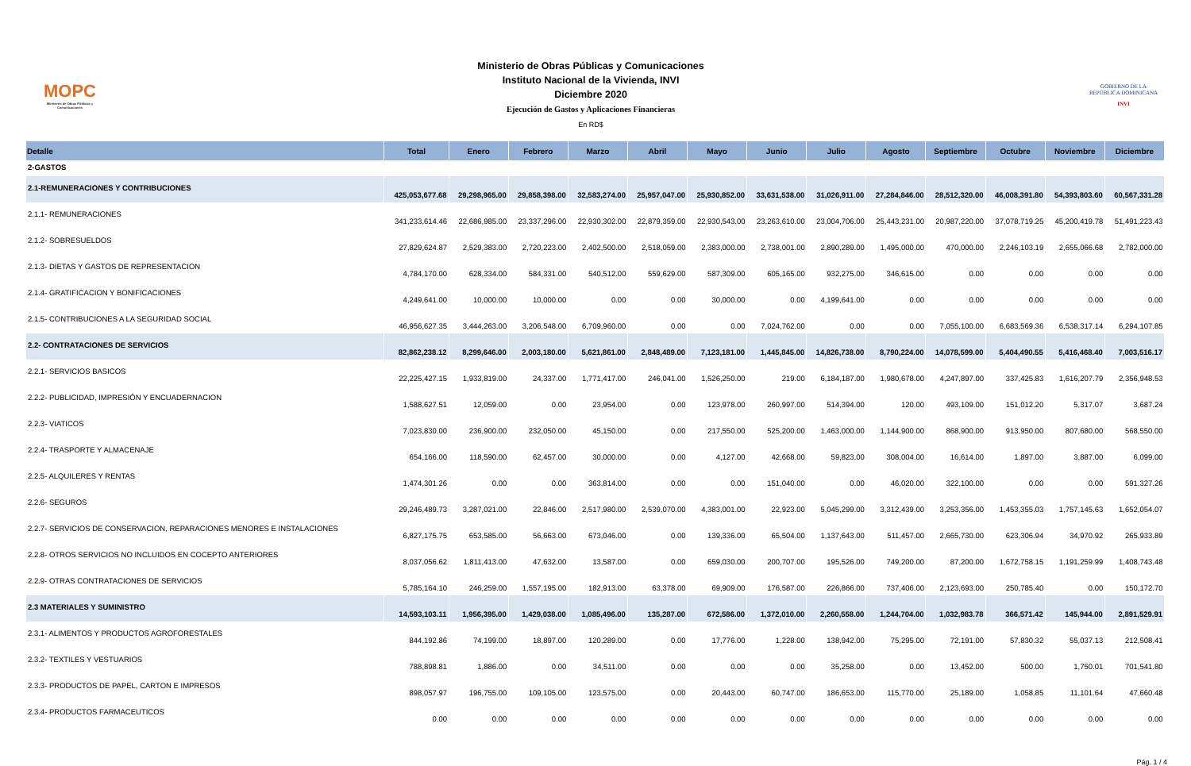MOPC
Ministerio de Obras Públicas y Comunicaciones
Ministerio de Obras Públicas y Comunicaciones
Instituto Nacional de la Vivienda, INVI
Diciembre 2020
Ejecución de Gastos y Aplicaciones Financieras
En RD$
GOBIERNO DE LA
REPÚBLICA DOMINICANA
INVI
| Detalle | Total | Enero | Febrero | Marzo | Abril | Mayo | Junio | Julio | Agosto | Septiembre | Octubre | Noviembre | Diciembre |
| --- | --- | --- | --- | --- | --- | --- | --- | --- | --- | --- | --- | --- | --- |
| 2-GASTOS | | | | | | | | | | | | | |
| 2.1-REMUNERACIONES Y CONTRIBUCIONES | 425,053,677.68 | 29,298,965.00 | 29,858,398.00 | 32,583,274.00 | 25,957,047.00 | 25,930,852.00 | 33,631,538.00 | 31,026,911.00 | 27,284,846.00 | 28,512,320.00 | 46,008,391.80 | 54,393,803.60 | 60,567,331.28 |
| 2.1.1- REMUNERACIONES | 341,233,614.46 | 22,686,985.00 | 23,337,296.00 | 22,930,302.00 | 22,879,359.00 | 22,930,543.00 | 23,263,610.00 | 23,004,706.00 | 25,443,231.00 | 20,987,220.00 | 37,078,719.25 | 45,200,419.78 | 51,491,223.43 |
| 2.1.2- SOBRESUELDOS | 27,829,624.87 | 2,529,383.00 | 2,720,223.00 | 2,402,500.00 | 2,518,059.00 | 2,383,000.00 | 2,738,001.00 | 2,890,289.00 | 1,495,000.00 | 470,000.00 | 2,246,103.19 | 2,655,066.68 | 2,782,000.00 |
| 2.1.3- DIETAS Y GASTOS DE REPRESENTACION | 4,784,170.00 | 628,334.00 | 584,331.00 | 540,512.00 | 559,629.00 | 587,309.00 | 605,165.00 | 932,275.00 | 346,615.00 | 0.00 | 0.00 | 0.00 | 0.00 |
| 2.1.4- GRATIFICACION Y BONIFICACIONES | 4,249,641.00 | 10,000.00 | 10,000.00 | 0.00 | 0.00 | 30,000.00 | 0.00 | 4,199,641.00 | 0.00 | 0.00 | 0.00 | 0.00 | 0.00 |
| 2.1.5- CONTRIBUCIONES A LA SEGURIDAD SOCIAL | 46,956,627.35 | 3,444,263.00 | 3,206,548.00 | 6,709,960.00 | 0.00 | 0.00 | 7,024,762.00 | 0.00 | 0.00 | 7,055,100.00 | 6,683,569.36 | 6,538,317.14 | 6,294,107.85 |
| 2.2- CONTRATACIONES DE SERVICIOS | 82,862,238.12 | 8,299,646.00 | 2,003,180.00 | 5,621,861.00 | 2,848,489.00 | 7,123,181.00 | 1,445,845.00 | 14,826,738.00 | 8,790,224.00 | 14,078,599.00 | 5,404,490.55 | 5,416,468.40 | 7,003,516.17 |
| 2.2.1- SERVICIOS BASICOS | 22,225,427.15 | 1,933,819.00 | 24,337.00 | 1,771,417.00 | 246,041.00 | 1,526,250.00 | 219.00 | 6,184,187.00 | 1,980,678.00 | 4,247,897.00 | 337,425.83 | 1,616,207.79 | 2,356,948.53 |
| 2.2.2- PUBLICIDAD, IMPRESIÓN Y ENCUADERNACION | 1,588,627.51 | 12,059.00 | 0.00 | 23,954.00 | 0.00 | 123,978.00 | 260,997.00 | 514,394.00 | 120.00 | 493,109.00 | 151,012.20 | 5,317.07 | 3,687.24 |
| 2.2.3- VIATICOS | 7,023,830.00 | 236,900.00 | 232,050.00 | 45,150.00 | 0.00 | 217,550.00 | 525,200.00 | 1,463,000.00 | 1,144,900.00 | 868,900.00 | 913,950.00 | 807,680.00 | 568,550.00 |
| 2.2.4- TRASPORTE Y ALMACENAJE | 654,166.00 | 118,590.00 | 62,457.00 | 30,000.00 | 0.00 | 4,127.00 | 42,668.00 | 59,823.00 | 308,004.00 | 16,614.00 | 1,897.00 | 3,887.00 | 6,099.00 |
| 2.2.5- ALQUILERES Y RENTAS | 1,474,301.26 | 0.00 | 0.00 | 363,814.00 | 0.00 | 0.00 | 151,040.00 | 0.00 | 46,020.00 | 322,100.00 | 0.00 | 0.00 | 591,327.26 |
| 2.2.6- SEGUROS | 29,246,489.73 | 3,287,021.00 | 22,846.00 | 2,517,980.00 | 2,539,070.00 | 4,383,001.00 | 22,923.00 | 5,045,299.00 | 3,312,439.00 | 3,253,356.00 | 1,453,355.03 | 1,757,145.63 | 1,652,054.07 |
| 2.2.7- SERVICIOS DE CONSERVACION, REPARACIONES MENORES E INSTALACIONES | 6,827,175.75 | 653,585.00 | 56,663.00 | 673,046.00 | 0.00 | 139,336.00 | 65,504.00 | 1,137,643.00 | 511,457.00 | 2,665,730.00 | 623,306.94 | 34,970.92 | 265,933.89 |
| 2.2.8- OTROS SERVICIOS NO INCLUIDOS EN COCEPTO ANTERIORES | 8,037,056.62 | 1,811,413.00 | 47,632.00 | 13,587.00 | 0.00 | 659,030.00 | 200,707.00 | 195,526.00 | 749,200.00 | 87,200.00 | 1,672,758.15 | 1,191,259.99 | 1,408,743.48 |
| 2.2.9- OTRAS CONTRATACIONES DE SERVICIOS | 5,785,164.10 | 246,259.00 | 1,557,195.00 | 182,913.00 | 63,378.00 | 69,909.00 | 176,587.00 | 226,866.00 | 737,406.00 | 2,123,693.00 | 250,785.40 | 0.00 | 150,172.70 |
| 2.3 MATERIALES Y SUMINISTRO | 14,593,103.11 | 1,956,395.00 | 1,429,038.00 | 1,085,496.00 | 135,287.00 | 672,586.00 | 1,372,010.00 | 2,260,558.00 | 1,244,704.00 | 1,032,983.78 | 366,571.42 | 145,944.00 | 2,891,529.91 |
| 2.3.1- ALIMENTOS Y PRODUCTOS AGROFORESTALES | 844,192.86 | 74,199.00 | 18,897.00 | 120,289.00 | 0.00 | 17,776.00 | 1,228.00 | 138,942.00 | 75,295.00 | 72,191.00 | 57,830.32 | 55,037.13 | 212,508.41 |
| 2.3.2- TEXTILES Y VESTUARIOS | 788,898.81 | 1,886.00 | 0.00 | 34,511.00 | 0.00 | 0.00 | 0.00 | 35,258.00 | 0.00 | 13,452.00 | 500.00 | 1,750.01 | 701,541.80 |
| 2.3.3- PRODUCTOS DE PAPEL, CARTON E IMPRESOS | 898,057.97 | 196,755.00 | 109,105.00 | 123,575.00 | 0.00 | 20,443.00 | 60,747.00 | 186,653.00 | 115,770.00 | 25,189.00 | 1,058.85 | 11,101.64 | 47,660.48 |
| 2.3.4- PRODUCTOS FARMACEUTICOS | 0.00 | 0.00 | 0.00 | 0.00 | 0.00 | 0.00 | 0.00 | 0.00 | 0.00 | 0.00 | 0.00 | 0.00 | 0.00 |
Pág. 1 / 4